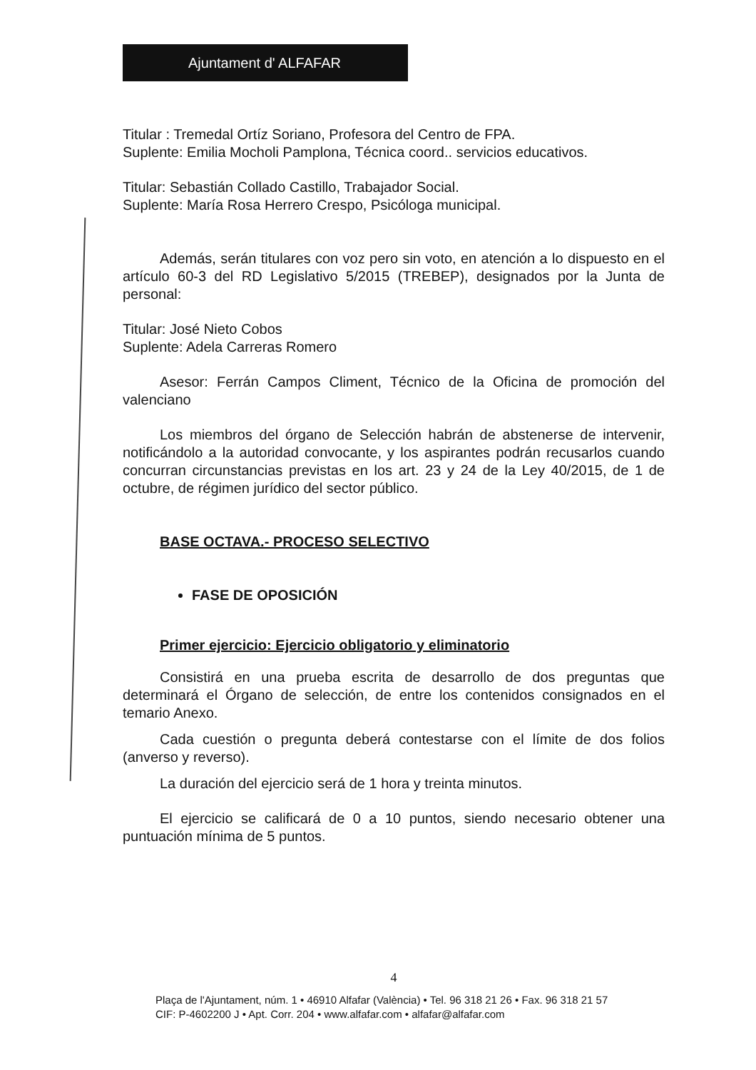Ajuntament d' ALFAFAR
Titular : Tremedal Ortíz Soriano, Profesora del Centro de FPA.
Suplente: Emilia Mocholi Pamplona, Técnica coord.. servicios educativos.
Titular: Sebastián Collado Castillo, Trabajador Social.
Suplente: María Rosa Herrero Crespo, Psicóloga municipal.
Además, serán titulares con voz pero sin voto, en atención a lo dispuesto en el artículo 60-3 del RD Legislativo 5/2015 (TREBEP), designados por la Junta de personal:
Titular: José Nieto Cobos
Suplente: Adela Carreras Romero
Asesor: Ferrán Campos Climent, Técnico de la Oficina de promoción del valenciano
Los miembros del órgano de Selección habrán de abstenerse de intervenir, notificándolo a la autoridad convocante, y los aspirantes podrán recusarlos cuando concurran circunstancias previstas en los art. 23 y 24 de la Ley 40/2015, de 1 de octubre, de régimen jurídico del sector público.
BASE OCTAVA.- PROCESO SELECTIVO
FASE DE OPOSICIÓN
Primer ejercicio: Ejercicio obligatorio y eliminatorio
Consistirá en una prueba escrita de desarrollo de dos preguntas que determinará el Órgano de selección, de entre los contenidos consignados en el temario Anexo.
Cada cuestión o pregunta deberá contestarse con el límite de dos folios (anverso y reverso).
La duración del ejercicio será de 1 hora y treinta minutos.
El ejercicio se calificará de 0 a 10 puntos, siendo necesario obtener una puntuación mínima de 5 puntos.
4
Plaça de l'Ajuntament, núm. 1 • 46910 Alfafar (València) • Tel. 96 318 21 26 • Fax. 96 318 21 57
CIF: P-4602200 J • Apt. Corr. 204 • www.alfafar.com • alfafar@alfafar.com